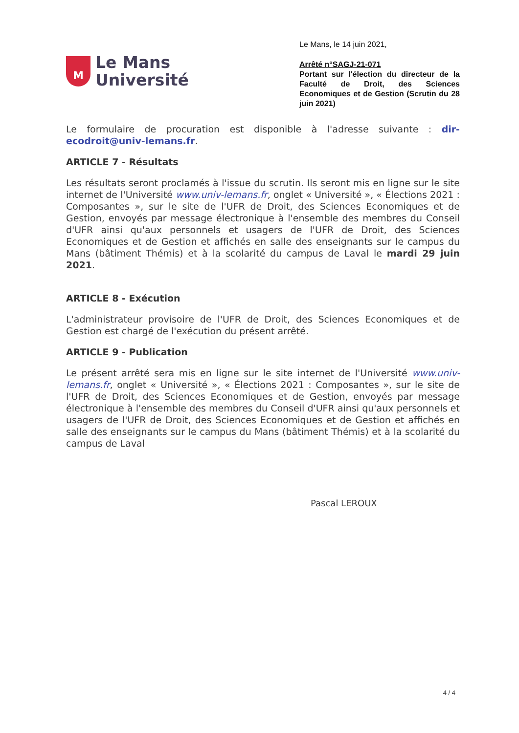M
Le Mans
Université
Le Mans, le 14 juin 2021,
Arrêté n°SAGJ-21-071
Portant sur l'élection du directeur de la Faculté de Droit, des Sciences Economiques et de Gestion (Scrutin du 28 juin 2021)
Le formulaire de procuration est disponible à l'adresse suivante : dir-ecodroit@univ-lemans.fr.
ARTICLE 7 - Résultats
Les résultats seront proclamés à l'issue du scrutin. Ils seront mis en ligne sur le site internet de l'Université www.univ-lemans.fr, onglet « Université », « Élections 2021 : Composantes », sur le site de l'UFR de Droit, des Sciences Economiques et de Gestion, envoyés par message électronique à l'ensemble des membres du Conseil d'UFR ainsi qu'aux personnels et usagers de l'UFR de Droit, des Sciences Economiques et de Gestion et affichés en salle des enseignants sur le campus du Mans (bâtiment Thémis) et à la scolarité du campus de Laval le mardi 29 juin 2021.
ARTICLE 8 - Exécution
L'administrateur provisoire de l'UFR de Droit, des Sciences Economiques et de Gestion est chargé de l'exécution du présent arrêté.
ARTICLE 9 - Publication
Le présent arrêté sera mis en ligne sur le site internet de l'Université www.univ-lemans.fr, onglet « Université », « Élections 2021 : Composantes », sur le site de l'UFR de Droit, des Sciences Economiques et de Gestion, envoyés par message électronique à l'ensemble des membres du Conseil d'UFR ainsi qu'aux personnels et usagers de l'UFR de Droit, des Sciences Economiques et de Gestion et affichés en salle des enseignants sur le campus du Mans (bâtiment Thémis) et à la scolarité du campus de Laval
Pascal LEROUX
4 / 4